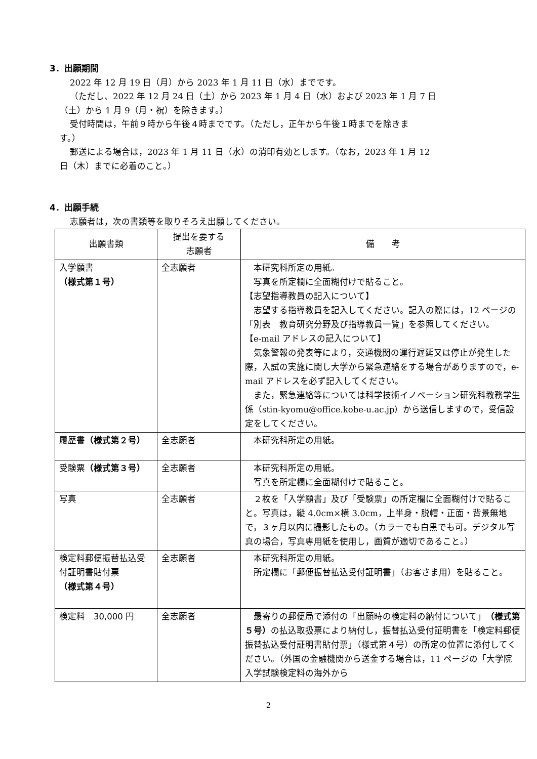3．出願期間
2022 年 12 月 19 日（月）から 2023 年 1 月 11 日（水）までです。
（ただし、2022 年 12 月 24 日（土）から 2023 年 1 月 4 日（水）および 2023 年 1 月 7 日
（土）から 1 月 9（月・祝）を除きます。）
受付時間は，午前９時から午後４時までです。（ただし，正午から午後１時までを除きま
す。）
郵送による場合は，2023 年 1 月 11 日（水）の消印有効とします。（なお，2023 年 1 月 12
日（木）までに必着のこと。）
4．出願手続
志願者は，次の書類等を取りそろえ出願してください。
| 出願書類 | 提出を要する 志願者 | 備 考 |
| --- | --- | --- |
| 入学願書 （様式第１号） | 全志願者 | 本研究科所定の用紙。 写真を所定欄に全面糊付けで貼ること。 【志望指導教員の記入について】 志望する指導教員を記入してください。記入の際には，12 ページの「別表 教育研究分野及び指導教員一覧」を参照してください。 【e-mail アドレスの記入について】 気象警報の発表等により，交通機関の運行遅延又は停止が発生した際，入試の実施に関し大学から緊急連絡をする場合がありますので，e-mail アドレスを必ず記入してください。 また，緊急連絡等については科学技術イノベーション研究科教務学生係（stin-kyomu@office.kobe-u.ac.jp）から送信しますので，受信設定をしてください。 |
| 履歴書 （様式第２号） | 全志願者 | 本研究科所定の用紙。 |
| 受験票 （様式第３号） | 全志願者 | 本研究科所定の用紙。 写真を所定欄に全面糊付けで貼ること。 |
| 写真 | 全志願者 | ２枚を「入学願書」及び「受験票」の所定欄に全面糊付けで貼ること。写真は，縦 4.0cm×横 3.0cm，上半身・脱帽・正面・背景無地で，３ヶ月以内に撮影したもの。（カラーでも白黒でも可。デジタル写真の場合，写真専用紙を使用し，画質が適切であること。） |
| 検定料郵便振替払込受付証明書貼付票 （様式第４号） | 全志願者 | 本研究科所定の用紙。 所定欄に「郵便振替払込受付証明書」（お客さま用）を貼ること。 |
| 検定料 30,000 円 | 全志願者 | 最寄りの郵便局で添付の「出願時の検定料の納付について」 （様式第５号） の払込取扱票により納付し，振替払込受付証明書を「検定料郵便振替払込受付証明書貼付票」（様式第４号）の所定の位置に添付してください。（外国の金融機関から送金する場合は，11 ページの「大学院入学試験検定料の海外から |
2